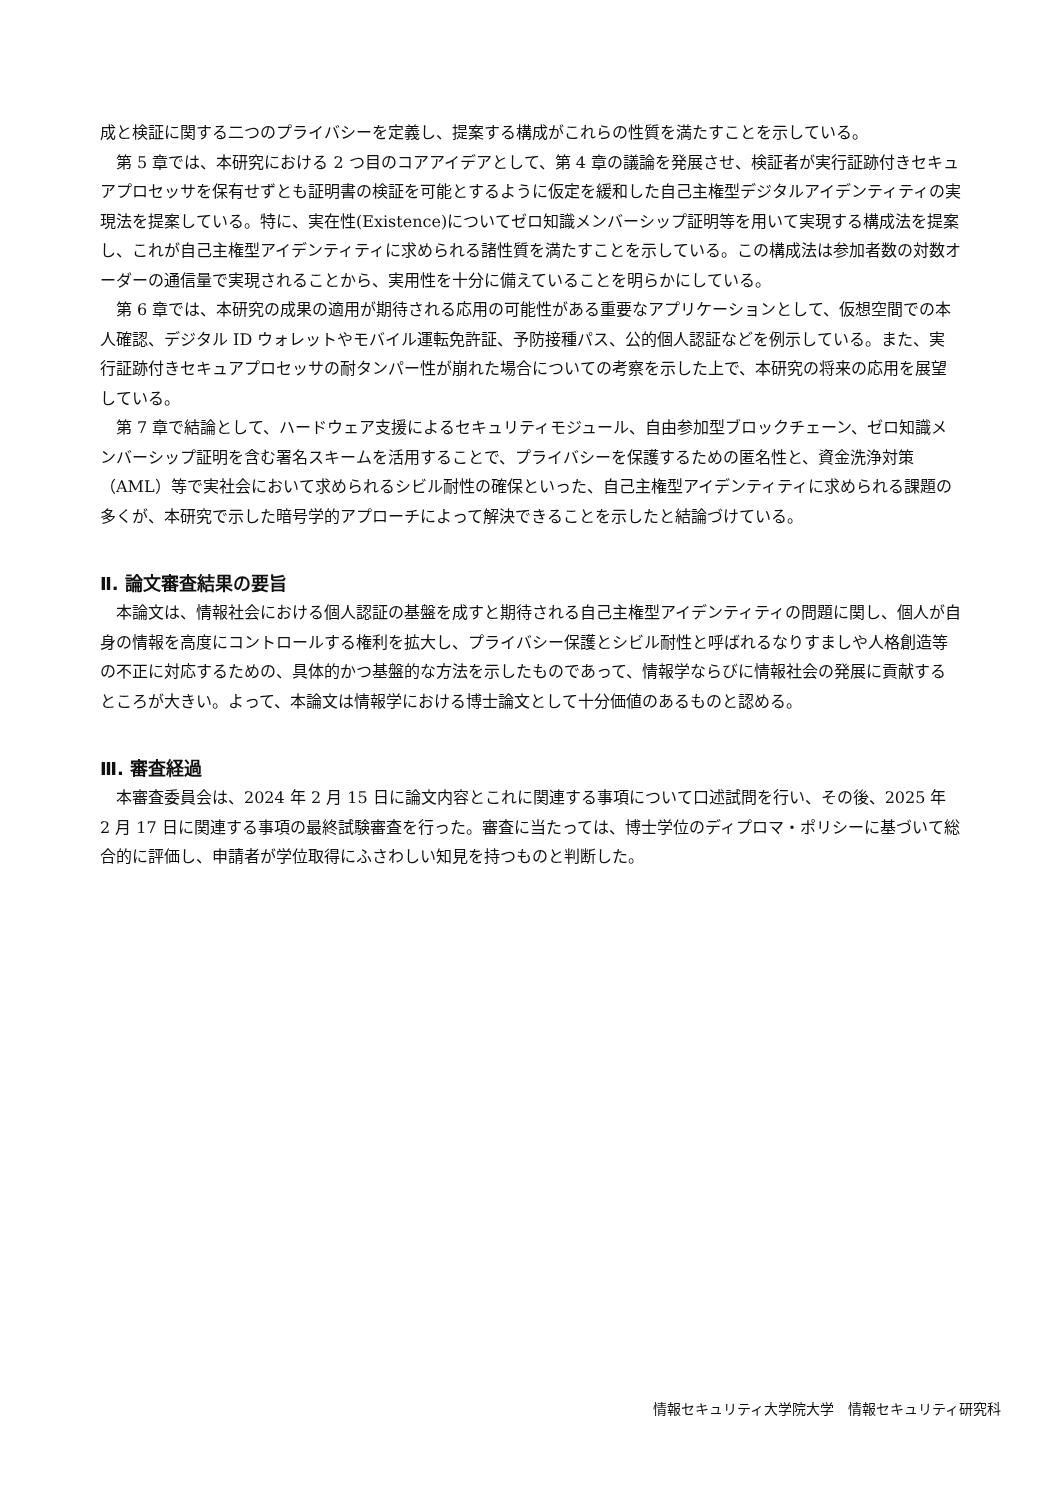成と検証に関する二つのプライバシーを定義し、提案する構成がこれらの性質を満たすことを示している。
第 5 章では、本研究における 2 つ目のコアアイデアとして、第 4 章の議論を発展させ、検証者が実行証跡付きセキュアプロセッサを保有せずとも証明書の検証を可能とするように仮定を緩和した自己主権型デジタルアイデンティティの実現法を提案している。特に、実在性(Existence)についてゼロ知識メンバーシップ証明等を用いて実現する構成法を提案し、これが自己主権型アイデンティティに求められる諸性質を満たすことを示している。この構成法は参加者数の対数オーダーの通信量で実現されることから、実用性を十分に備えていることを明らかにしている。
第 6 章では、本研究の成果の適用が期待される応用の可能性がある重要なアプリケーションとして、仮想空間での本人確認、デジタル ID ウォレットやモバイル運転免許証、予防接種パス、公的個人認証などを例示している。また、実行証跡付きセキュアプロセッサの耐タンパー性が崩れた場合についての考察を示した上で、本研究の将来の応用を展望している。
第 7 章で結論として、ハードウェア支援によるセキュリティモジュール、自由参加型ブロックチェーン、ゼロ知識メンバーシップ証明を含む署名スキームを活用することで、プライバシーを保護するための匿名性と、資金洗浄対策（AML）等で実社会において求められるシビル耐性の確保といった、自己主権型アイデンティティに求められる課題の多くが、本研究で示した暗号学的アプローチによって解決できることを示したと結論づけている。
Ⅱ. 論文審査結果の要旨
本論文は、情報社会における個人認証の基盤を成すと期待される自己主権型アイデンティティの問題に関し、個人が自身の情報を高度にコントロールする権利を拡大し、プライバシー保護とシビル耐性と呼ばれるなりすましや人格創造等の不正に対応するための、具体的かつ基盤的な方法を示したものであって、情報学ならびに情報社会の発展に貢献するところが大きい。よって、本論文は情報学における博士論文として十分価値のあるものと認める。
Ⅲ. 審査経過
本審査委員会は、2024 年 2 月 15 日に論文内容とこれに関連する事項について口述試問を行い、その後、2025 年 2 月 17 日に関連する事項の最終試験審査を行った。審査に当たっては、博士学位のディプロマ・ポリシーに基づいて総合的に評価し、申請者が学位取得にふさわしい知見を持つものと判断した。
情報セキュリティ大学院大学　情報セキュリティ研究科